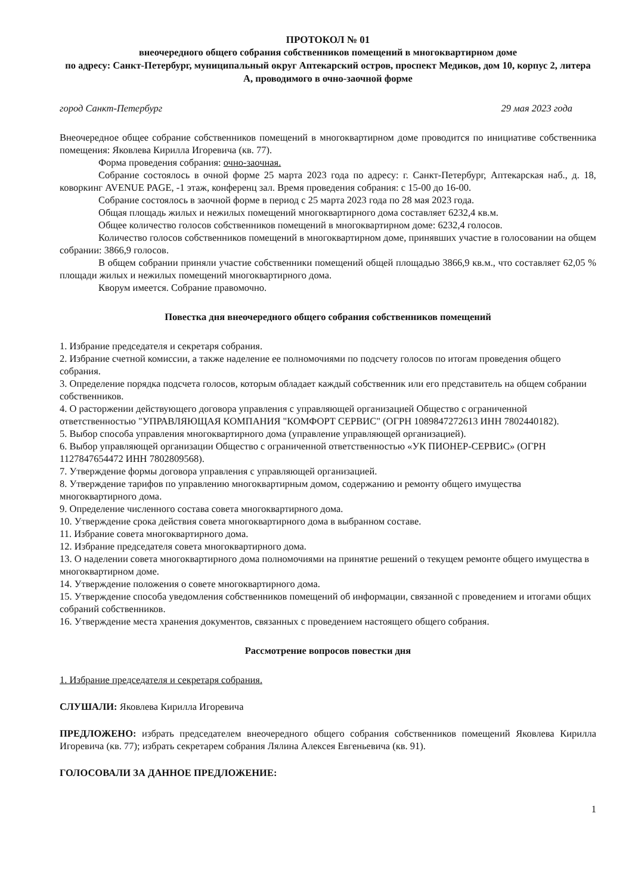ПРОТОКОЛ № 01
внеочередного общего собрания собственников помещений в многоквартирном доме
по адресу: Санкт-Петербург, муниципальный округ Аптекарский остров, проспект Медиков, дом 10, корпус 2, литера А, проводимого в очно-заочной форме
город Санкт-Петербург 29 мая 2023 года
Внеочередное общее собрание собственников помещений в многоквартирном доме проводится по инициативе собственника помещения: Яковлева Кирилла Игоревича (кв. 77).
Форма проведения собрания: очно-заочная.
Собрание состоялось в очной форме 25 марта 2023 года по адресу: г. Санкт-Петербург, Аптекарская наб., д. 18, коворкинг AVENUE PAGE, -1 этаж, конференц зал. Время проведения собрания: с 15-00 до 16-00.
Собрание состоялось в заочной форме в период с 25 марта 2023 года по 28 мая 2023 года.
Общая площадь жилых и нежилых помещений многоквартирного дома составляет 6232,4 кв.м.
Общее количество голосов собственников помещений в многоквартирном доме: 6232,4 голосов.
Количество голосов собственников помещений в многоквартирном доме, принявших участие в голосовании на общем собрании: 3866,9 голосов.
В общем собрании приняли участие собственники помещений общей площадью 3866,9 кв.м., что составляет 62,05 % площади жилых и нежилых помещений многоквартирного дома.
Кворум имеется. Собрание правомочно.
Повестка дня внеочередного общего собрания собственников помещений
1. Избрание председателя и секретаря собрания.
2. Избрание счетной комиссии, а также наделение ее полномочиями по подсчету голосов по итогам проведения общего собрания.
3. Определение порядка подсчета голосов, которым обладает каждый собственник или его представитель на общем собрании собственников.
4. О расторжении действующего договора управления с управляющей организацией Общество с ограниченной ответственностью "УПРАВЛЯЮЩАЯ КОМПАНИЯ "КОМФОРТ СЕРВИС" (ОГРН 1089847272613 ИНН 7802440182).
5. Выбор способа управления многоквартирного дома (управление управляющей организацией).
6. Выбор управляющей организации Общество с ограниченной ответственностью «УК ПИОНЕР-СЕРВИС» (ОГРН 1127847654472 ИНН 7802809568).
7. Утверждение формы договора управления с управляющей организацией.
8. Утверждение тарифов по управлению многоквартирным домом, содержанию и ремонту общего имущества многоквартирного дома.
9. Определение численного состава совета многоквартирного дома.
10. Утверждение срока действия совета многоквартирного дома в выбранном составе.
11. Избрание совета многоквартирного дома.
12. Избрание председателя совета многоквартирного дома.
13. О наделении совета многоквартирного дома полномочиями на принятие решений о текущем ремонте общего имущества в многоквартирном доме.
14. Утверждение положения о совете многоквартирного дома.
15. Утверждение способа уведомления собственников помещений об информации, связанной с проведением и итогами общих собраний собственников.
16. Утверждение места хранения документов, связанных с проведением настоящего общего собрания.
Рассмотрение вопросов повестки дня
1. Избрание председателя и секретаря собрания.
СЛУШАЛИ: Яковлева Кирилла Игоревича
ПРЕДЛОЖЕНО: избрать председателем внеочередного общего собрания собственников помещений Яковлева Кирилла Игоревича (кв. 77); избрать секретарем собрания Лялина Алексея Евгеньевича (кв. 91).
ГОЛОСОВАЛИ ЗА ДАННОЕ ПРЕДЛОЖЕНИЕ:
1